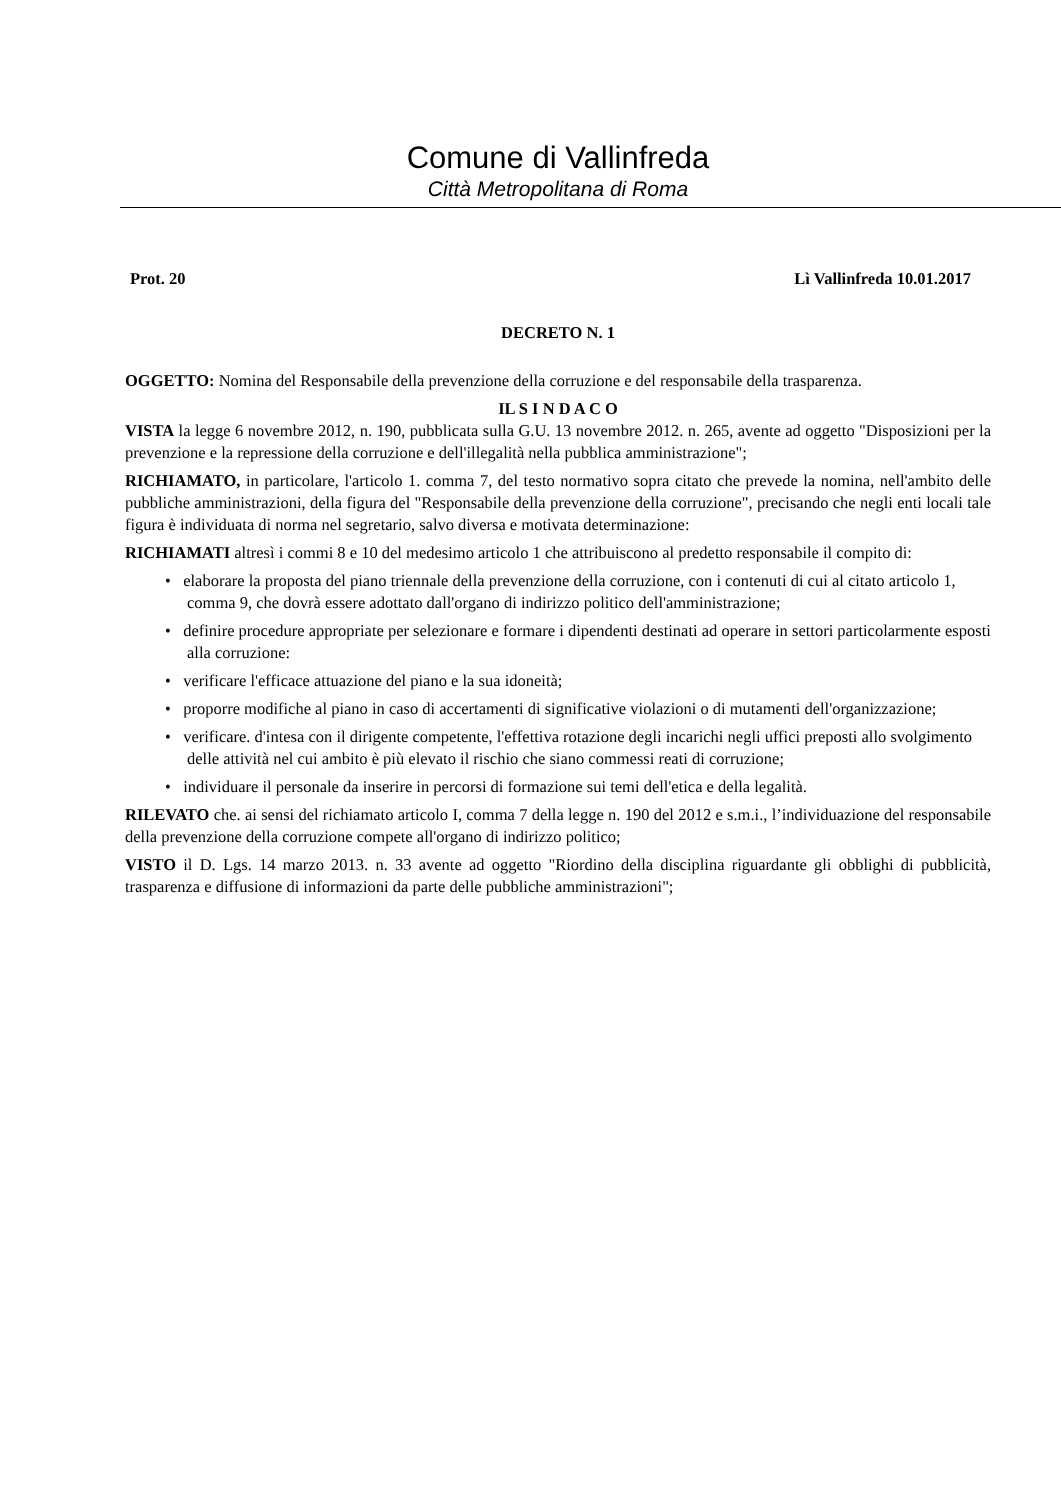Comune di Vallinfreda
Città Metropolitana di Roma
Prot. 20 Lì Vallinfreda 10.01.2017
DECRETO N. 1
OGGETTO: Nomina del Responsabile della prevenzione della corruzione e del responsabile della trasparenza.
IL S I N D A C O
VISTA la legge 6 novembre 2012, n. 190, pubblicata sulla G.U. 13 novembre 2012. n. 265, avente ad oggetto "Disposizioni per la prevenzione e la repressione della corruzione e dell'illegalità nella pubblica amministrazione";
RICHIAMATO, in particolare, l'articolo 1. comma 7, del testo normativo sopra citato che prevede la nomina, nell'ambito delle pubbliche amministrazioni, della figura del "Responsabile della prevenzione della corruzione", precisando che negli enti locali tale figura è individuata di norma nel segretario, salvo diversa e motivata determinazione:
RICHIAMATI altresì i commi 8 e 10 del medesimo articolo 1 che attribuiscono al predetto responsabile il compito di:
• elaborare la proposta del piano triennale della prevenzione della corruzione, con i contenuti di cui al citato articolo 1, comma 9, che dovrà essere adottato dall'organo di indirizzo politico dell'amministrazione;
• definire procedure appropriate per selezionare e formare i dipendenti destinati ad operare in settori particolarmente esposti alla corruzione:
• verificare l'efficace attuazione del piano e la sua idoneità;
• proporre modifiche al piano in caso di accertamenti di significative violazioni o di mutamenti dell'organizzazione;
• verificare. d'intesa con il dirigente competente, l'effettiva rotazione degli incarichi negli uffici preposti allo svolgimento delle attività nel cui ambito è più elevato il rischio che siano commessi reati di corruzione;
• individuare il personale da inserire in percorsi di formazione sui temi dell'etica e della legalità.
RILEVATO che. ai sensi del richiamato articolo I, comma 7 della legge n. 190 del 2012 e s.m.i., l’individuazione del responsabile della prevenzione della corruzione compete all'organo di indirizzo politico;
VISTO il D. Lgs. 14 marzo 2013. n. 33 avente ad oggetto "Riordino della disciplina riguardante gli obblighi di pubblicità, trasparenza e diffusione di informazioni da parte delle pubbliche amministrazioni";